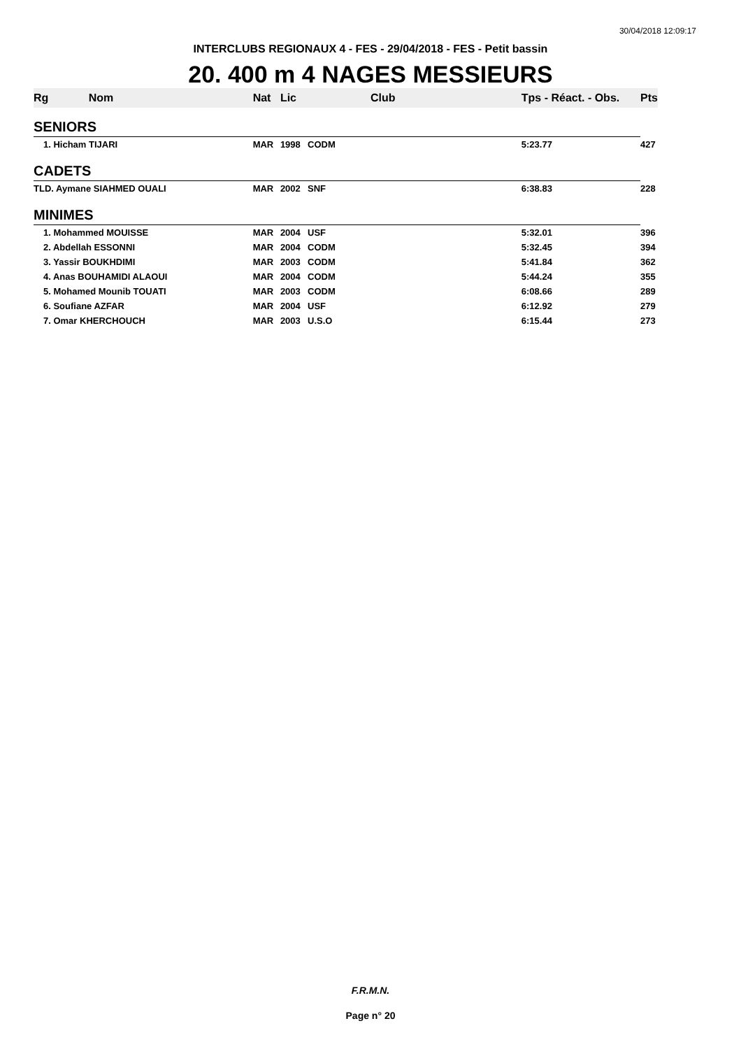30/04/2018 12:09:17
INTERCLUBS REGIONAUX 4 - FES - 29/04/2018 - FES - Petit bassin
20. 400 m 4 NAGES MESSIEURS
| Rg | Nom | Nat | Lic | Club | Tps - Réact. - Obs. | Pts |
| --- | --- | --- | --- | --- | --- | --- |
| SENIORS | | | | | | |
| 1. Hicham TIJARI | | MAR | 1998 | CODM | 5:23.77 | 427 |
| CADETS | | | | | | |
| TLD. Aymane SIAHMED OUALI | | MAR | 2002 | SNF | 6:38.83 | 228 |
| MINIMES | | | | | | |
| 1. Mohammed MOUISSE | | MAR | 2004 | USF | 5:32.01 | 396 |
| 2. Abdellah ESSONNI | | MAR | 2004 | CODM | 5:32.45 | 394 |
| 3. Yassir BOUKHDIMI | | MAR | 2003 | CODM | 5:41.84 | 362 |
| 4. Anas BOUHAMIDI ALAOUI | | MAR | 2004 | CODM | 5:44.24 | 355 |
| 5. Mohamed Mounib TOUATI | | MAR | 2003 | CODM | 6:08.66 | 289 |
| 6. Soufiane AZFAR | | MAR | 2004 | USF | 6:12.92 | 279 |
| 7. Omar KHERCHOUCH | | MAR | 2003 | U.S.O | 6:15.44 | 273 |
F.R.M.N.
Page n° 20